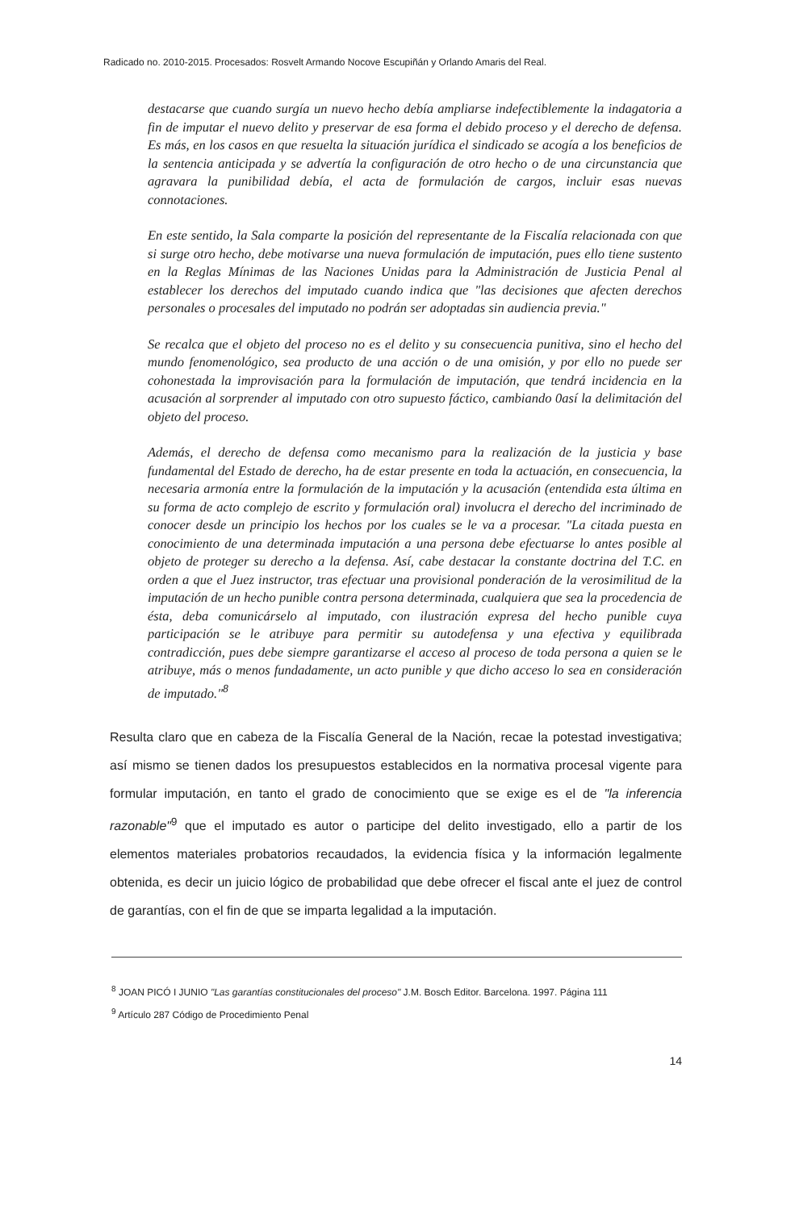Radicado no. 2010-2015. Procesados: Rosvelt Armando Nocove Escupiñán y Orlando Amaris del Real.
destacarse que cuando surgía un nuevo hecho debía ampliarse indefectiblemente la indagatoria a fin de imputar el nuevo delito y preservar de esa forma el debido proceso y el derecho de defensa. Es más, en los casos en que resuelta la situación jurídica el sindicado se acogía a los beneficios de la sentencia anticipada y se advertía la configuración de otro hecho o de una circunstancia que agravara la punibilidad debía, el acta de formulación de cargos, incluir esas nuevas connotaciones.
En este sentido, la Sala comparte la posición del representante de la Fiscalía relacionada con que si surge otro hecho, debe motivarse una nueva formulación de imputación, pues ello tiene sustento en la Reglas Mínimas de las Naciones Unidas para la Administración de Justicia Penal al establecer los derechos del imputado cuando indica que "las decisiones que afecten derechos personales o procesales del imputado no podrán ser adoptadas sin audiencia previa."
Se recalca que el objeto del proceso no es el delito y su consecuencia punitiva, sino el hecho del mundo fenomenológico, sea producto de una acción o de una omisión, y por ello no puede ser cohonestada la improvisación para la formulación de imputación, que tendrá incidencia en la acusación al sorprender al imputado con otro supuesto fáctico, cambiando 0así la delimitación del objeto del proceso.
Además, el derecho de defensa como mecanismo para la realización de la justicia y base fundamental del Estado de derecho, ha de estar presente en toda la actuación, en consecuencia, la necesaria armonía entre la formulación de la imputación y la acusación (entendida esta última en su forma de acto complejo de escrito y formulación oral) involucra el derecho del incriminado de conocer desde un principio los hechos por los cuales se le va a procesar. "La citada puesta en conocimiento de una determinada imputación a una persona debe efectuarse lo antes posible al objeto de proteger su derecho a la defensa. Así, cabe destacar la constante doctrina del T.C. en orden a que el Juez instructor, tras efectuar una provisional ponderación de la verosimilitud de la imputación de un hecho punible contra persona determinada, cualquiera que sea la procedencia de ésta, deba comunicárselo al imputado, con ilustración expresa del hecho punible cuya participación se le atribuye para permitir su autodefensa y una efectiva y equilibrada contradicción, pues debe siempre garantizarse el acceso al proceso de toda persona a quien se le atribuye, más o menos fundadamente, un acto punible y que dicho acceso lo sea en consideración de imputado."<sup>8</sup>
Resulta claro que en cabeza de la Fiscalía General de la Nación, recae la potestad investigativa; así mismo se tienen dados los presupuestos establecidos en la normativa procesal vigente para formular imputación, en tanto el grado de conocimiento que se exige es el de "la inferencia razonable"<sup>9</sup> que el imputado es autor o participe del delito investigado, ello a partir de los elementos materiales probatorios recaudados, la evidencia física y la información legalmente obtenida, es decir un juicio lógico de probabilidad que debe ofrecer el fiscal ante el juez de control de garantías, con el fin de que se imparta legalidad a la imputación.
<sup>8</sup> JOAN PICÓ I JUNIO "Las garantías constitucionales del proceso" J.M. Bosch Editor. Barcelona. 1997. Página 111
<sup>9</sup> Artículo 287 Código de Procedimiento Penal
14